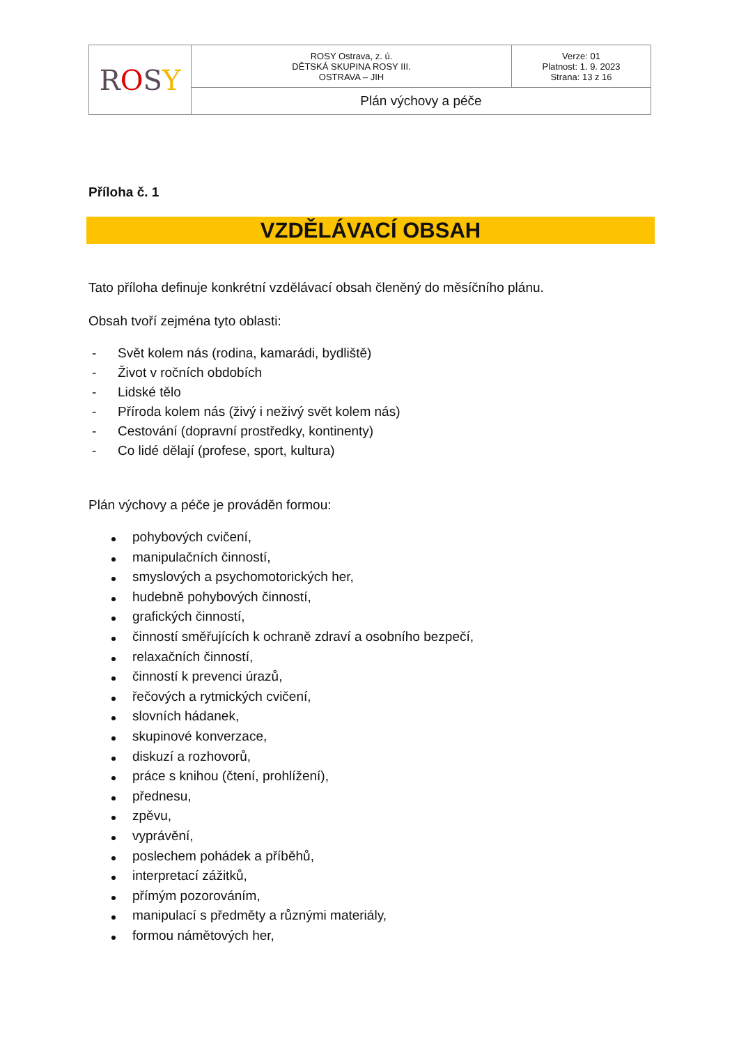| R O S Y | ROSY Ostrava, z. ú. DĚTSKÁ SKUPINA ROSY III. OSTRAVA – JIH | Verze: 01 Platnost: 1. 9. 2023 Strana: 13 z 16 |
| | Plán výchovy a péče | |
Příloha č. 1
VZDĚLÁVACÍ OBSAH
Tato příloha definuje konkrétní vzdělávací obsah členěný do měsíčního plánu.
Obsah tvoří zejména tyto oblasti:
- Svět kolem nás (rodina, kamarádi, bydliště)
- Život v ročních obdobích
- Lidské tělo
- Příroda kolem nás (živý i neživý svět kolem nás)
- Cestování (dopravní prostředky, kontinenty)
- Co lidé dělají (profese, sport, kultura)
Plán výchovy a péče je prováděn formou:
pohybových cvičení,
manipulačních činností,
smyslových a psychomotorických her,
hudebně pohybových činností,
grafických činností,
činností směřujících k ochraně zdraví a osobního bezpečí,
relaxačních činností,
činností k prevenci úrazů,
řečových a rytmických cvičení,
slovních hádanek,
skupinové konverzace,
diskuzí a rozhovorů,
práce s knihou (čtení, prohlížení),
přednesu,
zpěvu,
vyprávění,
poslechem pohádek a příběhů,
interpretací zážitků,
přímým pozorováním,
manipulací s předměty a různými materiály,
formou námětových her,